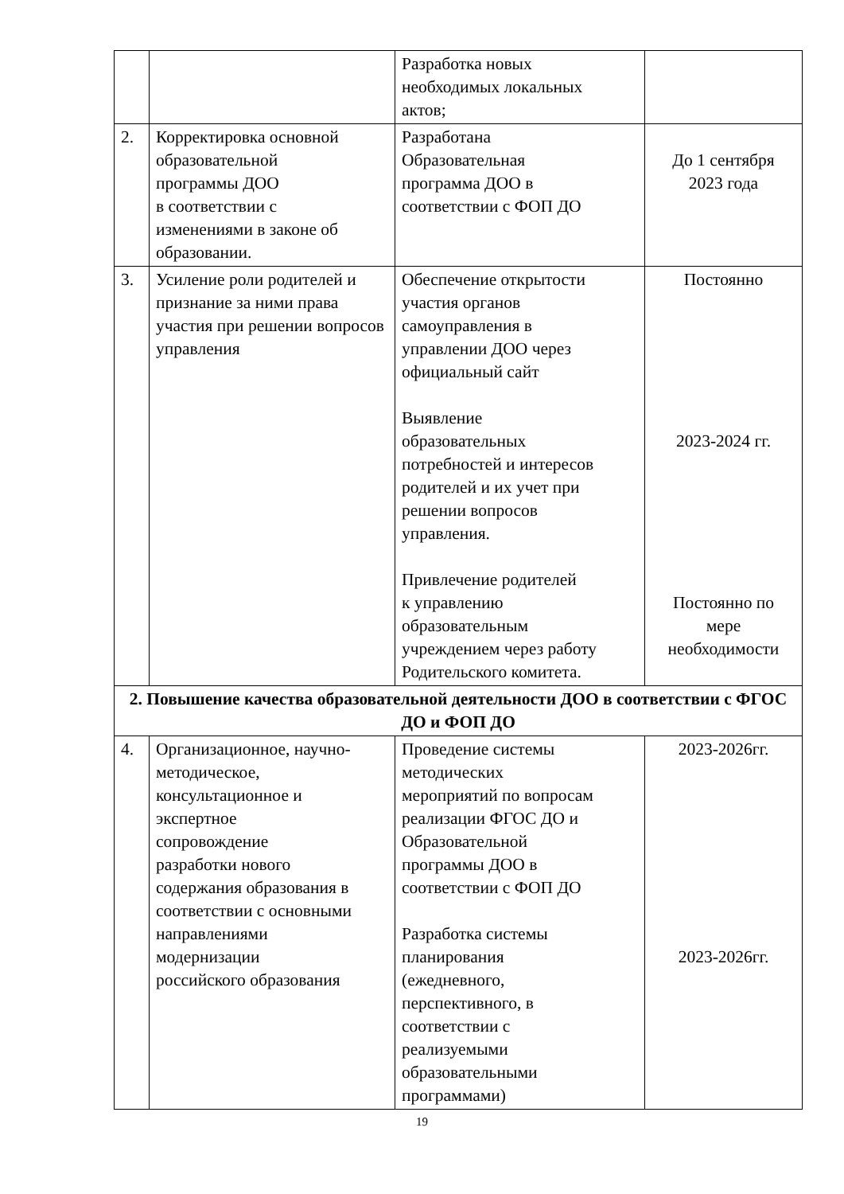| | | Разработка новых необходимых локальных актов; | |
| 2. | Корректировка основной образовательной программы ДОО в соответствии с изменениями в законе об образовании. | Разработана Образовательная программа ДОО в соответствии с ФОП ДО | До 1 сентября 2023 года |
| 3. | Усиление роли родителей и признание за ними права участия при решении вопросов управления | Обеспечение открытости участия органов самоуправления в управлении ДОО через официальный сайт Выявление образовательных потребностей и интересов родителей и их учет при решении вопросов управления. Привлечение родителей к управлению образовательным учреждением через работу Родительского комитета. | Постоянно 2023-2024 гг. Постоянно по мере необходимости |
| 2. Повышение качества образовательной деятельности ДОО в соответствии с ФГОС ДО и ФОП ДО | | | |
| 4. | Организационное, научно-методическое, консультационное и экспертное сопровождение разработки нового содержания образования в соответствии с основными направлениями модернизации российского образования | Проведение системы методических мероприятий по вопросам реализации ФГОС ДО и Образовательной программы ДОО в соответствии с ФОП ДО Разработка системы планирования (ежедневного, перспективного, в соответствии с реализуемыми образовательными программами) | 2023-2026гг. 2023-2026гг. |
19